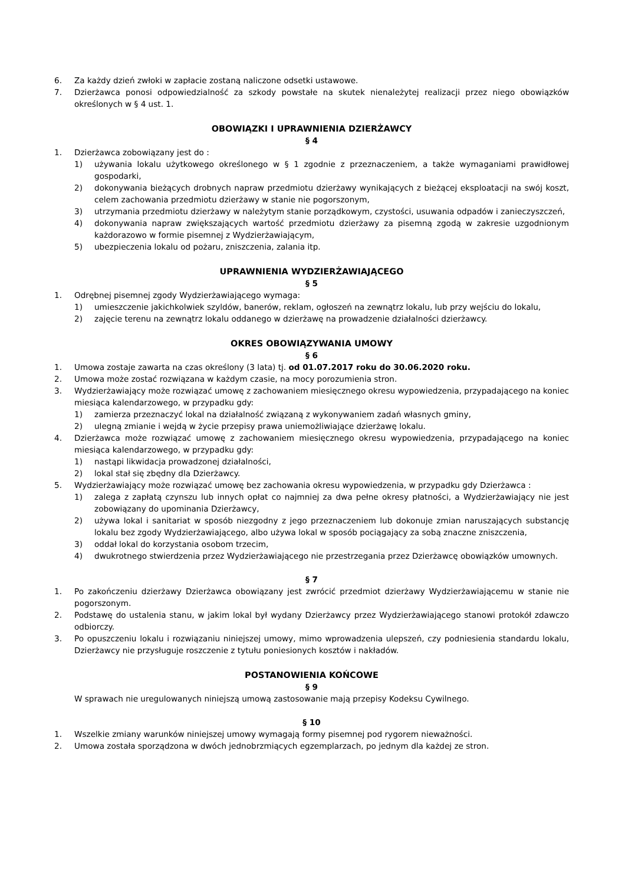6. Za każdy dzień zwłoki w zapłacie zostaną naliczone odsetki ustawowe.
7. Dzierżawca ponosi odpowiedzialność za szkody powstałe na skutek nienależytej realizacji przez niego obowiązków określonych w § 4 ust. 1.
OBOWIĄZKI I UPRAWNIENIA DZIERŻAWCY
§ 4
1. Dzierżawca zobowiązany jest do :
1) używania lokalu użytkowego określonego w § 1 zgodnie z przeznaczeniem, a także wymaganiami prawidłowej gospodarki,
2) dokonywania bieżących drobnych napraw przedmiotu dzierżawy wynikających z bieżącej eksploatacji na swój koszt, celem zachowania przedmiotu dzierżawy w stanie nie pogorszonym,
3) utrzymania przedmiotu dzierżawy w należytym stanie porządkowym, czystości, usuwania odpadów i zanieczyszczeń,
4) dokonywania napraw zwiększających wartość przedmiotu dzierżawy za pisemną zgodą w zakresie uzgodnionym każdorazowo w formie pisemnej z Wydzierżawiającym,
5) ubezpieczenia lokalu od pożaru, zniszczenia, zalania itp.
UPRAWNIENIA WYDZIERŻAWIAJĄCEGO
§ 5
1. Odrębnej pisemnej zgody Wydzierżawiającego wymaga:
1) umieszczenie jakichkolwiek szyldów, banerów, reklam, ogłoszeń na zewnątrz lokalu, lub przy wejściu do lokalu,
2) zajęcie terenu na zewnątrz lokalu oddanego w dzierżawę na prowadzenie działalności dzierżawcy.
OKRES OBOWIĄZYWANIA UMOWY
§ 6
1. Umowa zostaje zawarta na czas określony (3 lata) tj. od 01.07.2017 roku do 30.06.2020 roku.
2. Umowa może zostać rozwiązana w każdym czasie, na mocy porozumienia stron.
3. Wydzierżawiający może rozwiązać umowę z zachowaniem miesięcznego okresu wypowiedzenia, przypadającego na koniec miesiąca kalendarzowego, w przypadku gdy:
1) zamierza przeznaczyć lokal na działalność związaną z wykonywaniem zadań własnych gminy,
2) ulegną zmianie i wejdą w życie przepisy prawa uniemożliwiające dzierżawę lokalu.
4. Dzierżawca może rozwiązać umowę z zachowaniem miesięcznego okresu wypowiedzenia, przypadającego na koniec miesiąca kalendarzowego, w przypadku gdy:
1) nastąpi likwidacja prowadzonej działalności,
2) lokal stał się zbędny dla Dzierżawcy.
5. Wydzierżawiający może rozwiązać umowę bez zachowania okresu wypowiedzenia, w przypadku gdy Dzierżawca :
1) zalega z zapłatą czynszu lub innych opłat co najmniej za dwa pełne okresy płatności, a Wydzierżawiający nie jest zobowiązany do upominania Dzierżawcy,
2) używa lokal i sanitariat w sposób niezgodny z jego przeznaczeniem lub dokonuje zmian naruszających substancję lokalu bez zgody Wydzierżawiającego, albo używa lokal w sposób pociągający za sobą znaczne zniszczenia,
3) oddał lokal do korzystania osobom trzecim,
4) dwukrotnego stwierdzenia przez Wydzierżawiającego nie przestrzegania przez Dzierżawcę obowiązków umownych.
§ 7
1. Po zakończeniu dzierżawy Dzierżawca obowiązany jest zwrócić przedmiot dzierżawy Wydzierżawiającemu w stanie nie pogorszonym.
2. Podstawę do ustalenia stanu, w jakim lokal był wydany Dzierżawcy przez Wydzierżawiającego stanowi protokół zdawczo odbiorczy.
3. Po opuszczeniu lokalu i rozwiązaniu niniejszej umowy, mimo wprowadzenia ulepszeń, czy podniesienia standardu lokalu, Dzierżawcy nie przysługuje roszczenie z tytułu poniesionych kosztów i nakładów.
POSTANOWIENIA KOŃCOWE
§ 9
W sprawach nie uregulowanych niniejszą umową zastosowanie mają przepisy Kodeksu Cywilnego.
§ 10
1. Wszelkie zmiany warunków niniejszej umowy wymagają formy pisemnej pod rygorem nieważności.
2. Umowa została sporządzona w dwóch jednobrzmiących egzemplarzach, po jednym dla każdej ze stron.